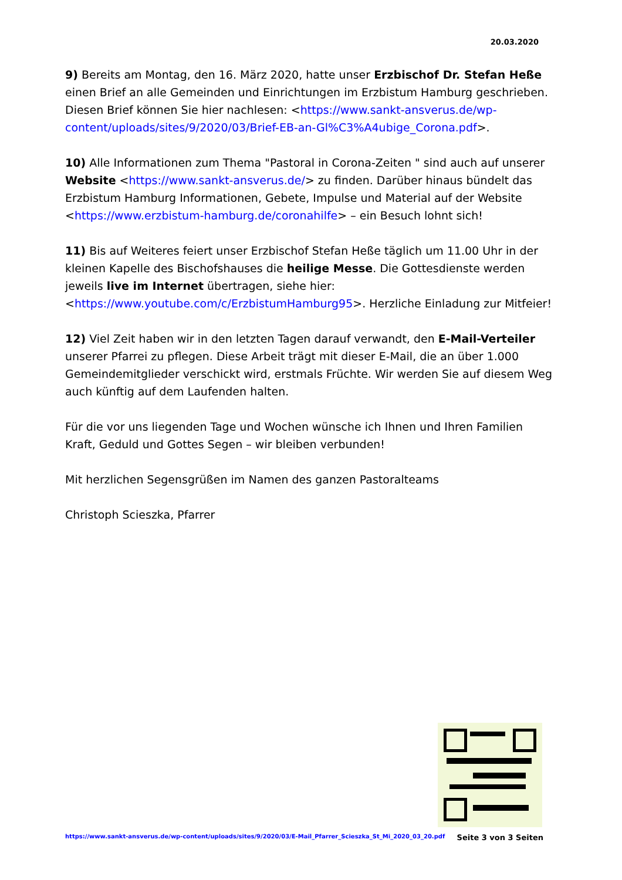20.03.2020
9) Bereits am Montag, den 16. März 2020, hatte unser Erzbischof Dr. Stefan Heße einen Brief an alle Gemeinden und Einrichtungen im Erzbistum Hamburg geschrieben. Diesen Brief können Sie hier nachlesen: <https://www.sankt-ansverus.de/wp-content/uploads/sites/9/2020/03/Brief-EB-an-Gl%C3%A4ubige_Corona.pdf>.
10) Alle Informationen zum Thema "Pastoral in Corona-Zeiten " sind auch auf unserer Website <https://www.sankt-ansverus.de/> zu finden. Darüber hinaus bündelt das Erzbistum Hamburg Informationen, Gebete, Impulse und Material auf der Website <https://www.erzbistum-hamburg.de/coronahilfe> – ein Besuch lohnt sich!
11) Bis auf Weiteres feiert unser Erzbischof Stefan Heße täglich um 11.00 Uhr in der kleinen Kapelle des Bischofshauses die heilige Messe. Die Gottesdienste werden jeweils live im Internet übertragen, siehe hier: <https://www.youtube.com/c/ErzbistumHamburg95>. Herzliche Einladung zur Mitfeier!
12) Viel Zeit haben wir in den letzten Tagen darauf verwandt, den E-Mail-Verteiler unserer Pfarrei zu pflegen. Diese Arbeit trägt mit dieser E-Mail, die an über 1.000 Gemeindemitglieder verschickt wird, erstmals Früchte. Wir werden Sie auf diesem Weg auch künftig auf dem Laufenden halten.
Für die vor uns liegenden Tage und Wochen wünsche ich Ihnen und Ihren Familien Kraft, Geduld und Gottes Segen – wir bleiben verbunden!
Mit herzlichen Segensgrüßen im Namen des ganzen Pastoralteams
Christoph Scieszka, Pfarrer
https://www.sankt-ansverus.de/wp-content/uploads/sites/9/2020/03/E-Mail_Pfarrer_Scieszka_St_Mi_2020_03_20.pdf Seite 3 von 3 Seiten